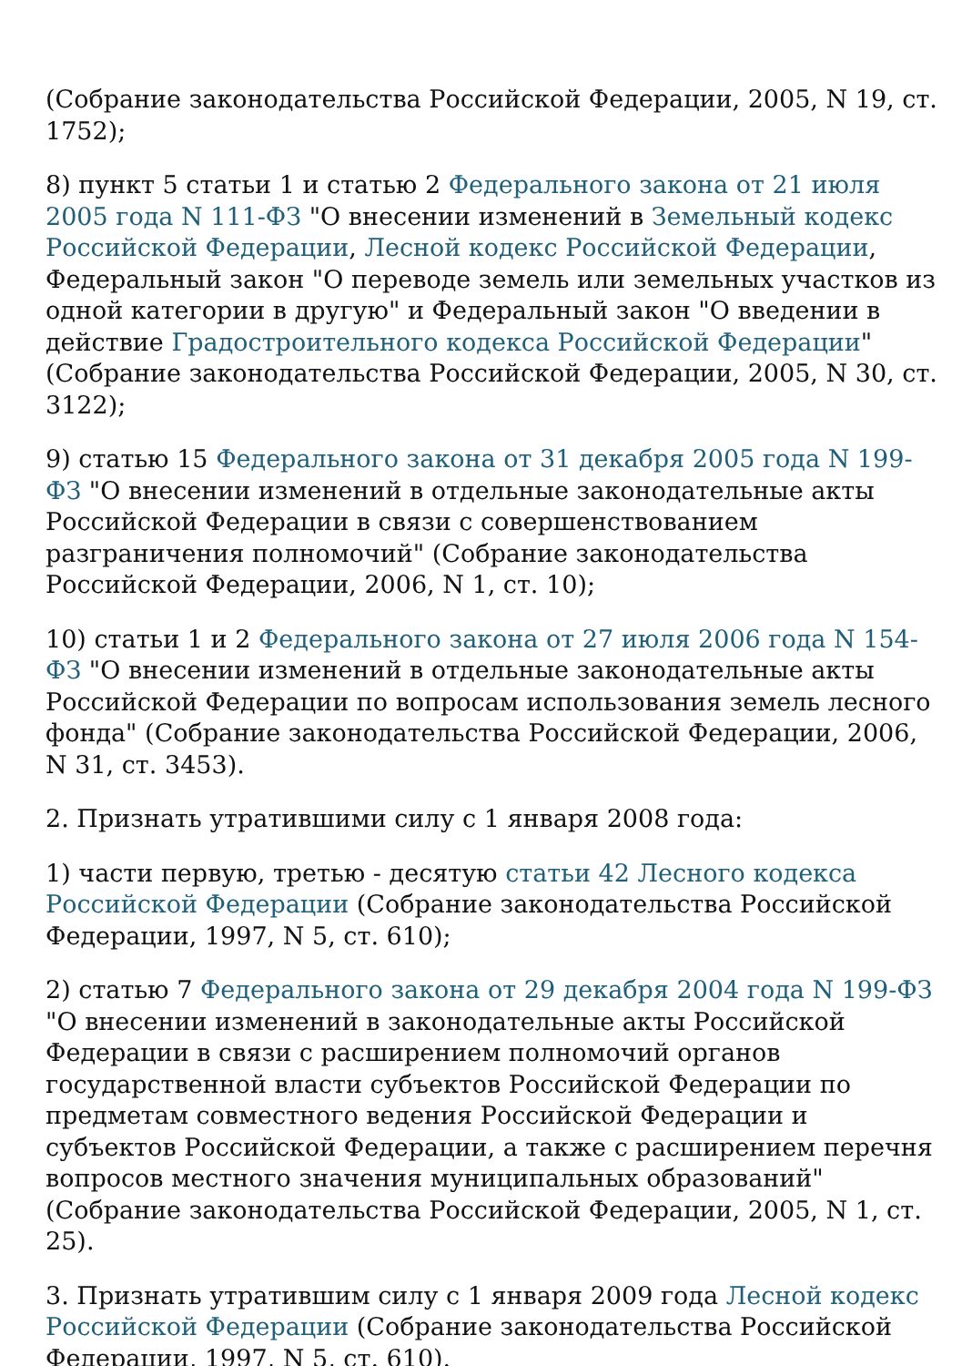(Собрание законодательства Российской Федерации, 2005, N 19, ст. 1752);
8) пункт 5 статьи 1 и статью 2 Федерального закона от 21 июля 2005 года N 111-ФЗ "О внесении изменений в Земельный кодекс Российской Федерации, Лесной кодекс Российской Федерации, Федеральный закон "О переводе земель или земельных участков из одной категории в другую" и Федеральный закон "О введении в действие Градостроительного кодекса Российской Федерации" (Собрание законодательства Российской Федерации, 2005, N 30, ст. 3122);
9) статью 15 Федерального закона от 31 декабря 2005 года N 199-ФЗ "О внесении изменений в отдельные законодательные акты Российской Федерации в связи с совершенствованием разграничения полномочий" (Собрание законодательства Российской Федерации, 2006, N 1, ст. 10);
10) статьи 1 и 2 Федерального закона от 27 июля 2006 года N 154-ФЗ "О внесении изменений в отдельные законодательные акты Российской Федерации по вопросам использования земель лесного фонда" (Собрание законодательства Российской Федерации, 2006, N 31, ст. 3453).
2. Признать утратившими силу с 1 января 2008 года:
1) части первую, третью - десятую статьи 42 Лесного кодекса Российской Федерации (Собрание законодательства Российской Федерации, 1997, N 5, ст. 610);
2) статью 7 Федерального закона от 29 декабря 2004 года N 199-ФЗ "О внесении изменений в законодательные акты Российской Федерации в связи с расширением полномочий органов государственной власти субъектов Российской Федерации по предметам совместного ведения Российской Федерации и субъектов Российской Федерации, а также с расширением перечня вопросов местного значения муниципальных образований" (Собрание законодательства Российской Федерации, 2005, N 1, ст. 25).
3. Признать утратившим силу с 1 января 2009 года Лесной кодекс Российской Федерации (Собрание законодательства Российской Федерации, 1997, N 5, ст. 610).